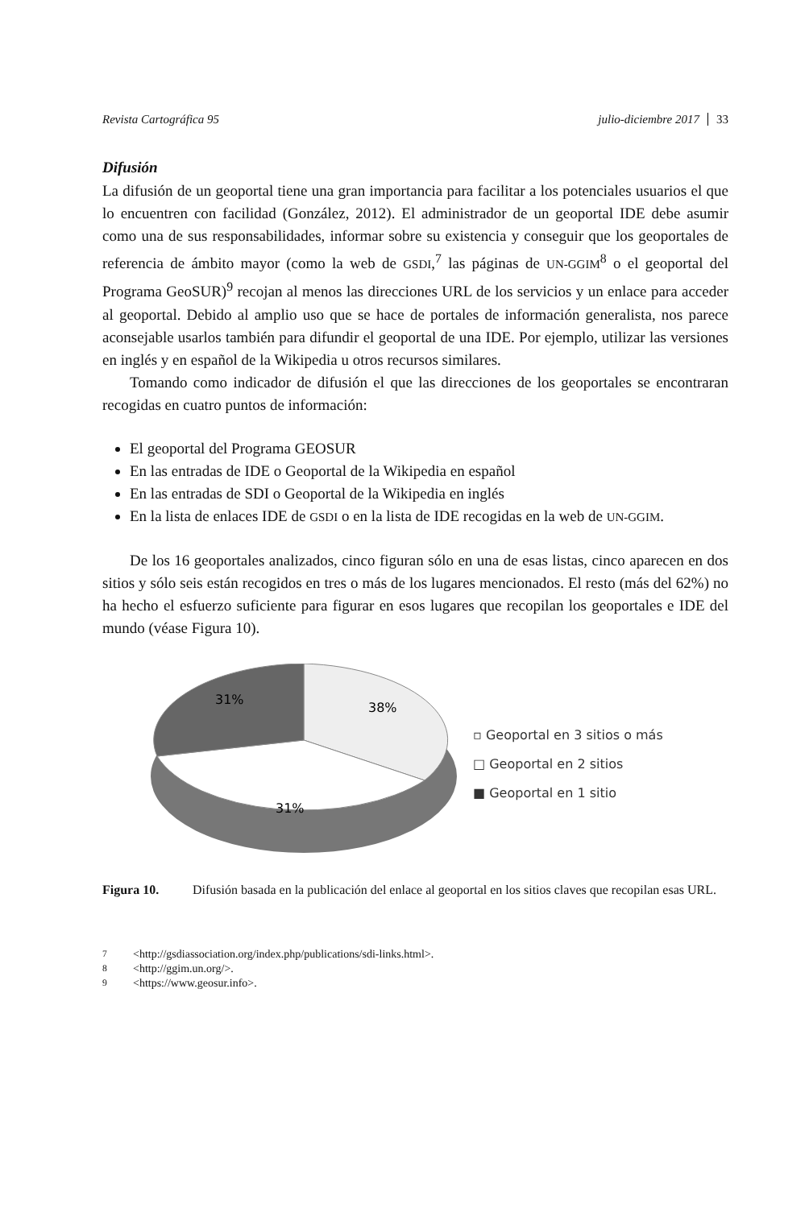Revista Cartográfica 95 julio-diciembre 2017 33
Difusión
La difusión de un geoportal tiene una gran importancia para facilitar a los potenciales usuarios el que lo encuentren con facilidad (González, 2012). El administrador de un geoportal IDE debe asumir como una de sus responsabilidades, informar sobre su existencia y conseguir que los geoportales de referencia de ámbito mayor (como la web de GSDI,<sup>7</sup> las páginas de UN-GGIM<sup>8</sup> o el geoportal del Programa GeoSUR)<sup>9</sup> recojan al menos las direcciones URL de los servicios y un enlace para acceder al geoportal. Debido al amplio uso que se hace de portales de información generalista, nos parece aconsejable usarlos también para difundir el geoportal de una IDE. Por ejemplo, utilizar las versiones en inglés y en español de la Wikipedia u otros recursos similares.
Tomando como indicador de difusión el que las direcciones de los geoportales se encontraran recogidas en cuatro puntos de información:
El geoportal del Programa GEOSUR
En las entradas de IDE o Geoportal de la Wikipedia en español
En las entradas de SDI o Geoportal de la Wikipedia en inglés
En la lista de enlaces IDE de GSDI o en la lista de IDE recogidas en la web de UN-GGIM.
De los 16 geoportales analizados, cinco figuran sólo en una de esas listas, cinco aparecen en dos sitios y sólo seis están recogidos en tres o más de los lugares mencionados. El resto (más del 62%) no ha hecho el esfuerzo suficiente para figurar en esos lugares que recopilan los geoportales e IDE del mundo (véase Figura 10).
31%
38%
31%
▫ Geoportal en 3 sitios o más
□ Geoportal en 2 sitios
■ Geoportal en 1 sitio
Figura 10. Difusión basada en la publicación del enlace al geoportal en los sitios claves que recopilan esas URL.
<sup>7</sup> <http://gsdiassociation.org/index.php/publications/sdi-links.html>.
<sup>8</sup> <http://ggim.un.org/>.
<sup>9</sup> <https://www.geosur.info>.